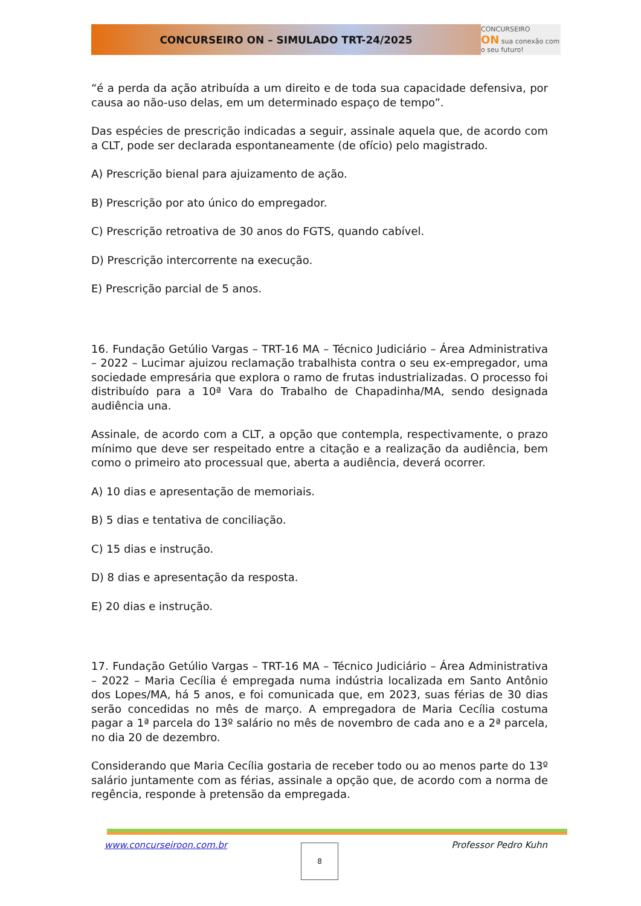CONCURSEIRO ON – SIMULADO TRT-24/2025
CONCURSEIRO
ON sua conexão com o seu futuro!
“é a perda da ação atribuída a um direito e de toda sua capacidade defensiva, por causa ao não-uso delas, em um determinado espaço de tempo”.
Das espécies de prescrição indicadas a seguir, assinale aquela que, de acordo com a CLT, pode ser declarada espontaneamente (de ofício) pelo magistrado.
A) Prescrição bienal para ajuizamento de ação.
B) Prescrição por ato único do empregador.
C) Prescrição retroativa de 30 anos do FGTS, quando cabível.
D) Prescrição intercorrente na execução.
E) Prescrição parcial de 5 anos.
16. Fundação Getúlio Vargas – TRT-16 MA – Técnico Judiciário – Área Administrativa – 2022 – Lucimar ajuizou reclamação trabalhista contra o seu ex-empregador, uma sociedade empresária que explora o ramo de frutas industrializadas. O processo foi distribuído para a 10ª Vara do Trabalho de Chapadinha/MA, sendo designada audiência una.
Assinale, de acordo com a CLT, a opção que contempla, respectivamente, o prazo mínimo que deve ser respeitado entre a citação e a realização da audiência, bem como o primeiro ato processual que, aberta a audiência, deverá ocorrer.
A) 10 dias e apresentação de memoriais.
B) 5 dias e tentativa de conciliação.
C) 15 dias e instrução.
D) 8 dias e apresentação da resposta.
E) 20 dias e instrução.
17. Fundação Getúlio Vargas – TRT-16 MA – Técnico Judiciário – Área Administrativa – 2022 – Maria Cecília é empregada numa indústria localizada em Santo Antônio dos Lopes/MA, há 5 anos, e foi comunicada que, em 2023, suas férias de 30 dias serão concedidas no mês de março. A empregadora de Maria Cecília costuma pagar a 1ª parcela do 13º salário no mês de novembro de cada ano e a 2ª parcela, no dia 20 de dezembro.
Considerando que Maria Cecília gostaria de receber todo ou ao menos parte do 13º salário juntamente com as férias, assinale a opção que, de acordo com a norma de regência, responde à pretensão da empregada.
www.concurseiroon.com.br Professor Pedro Kuhn 8